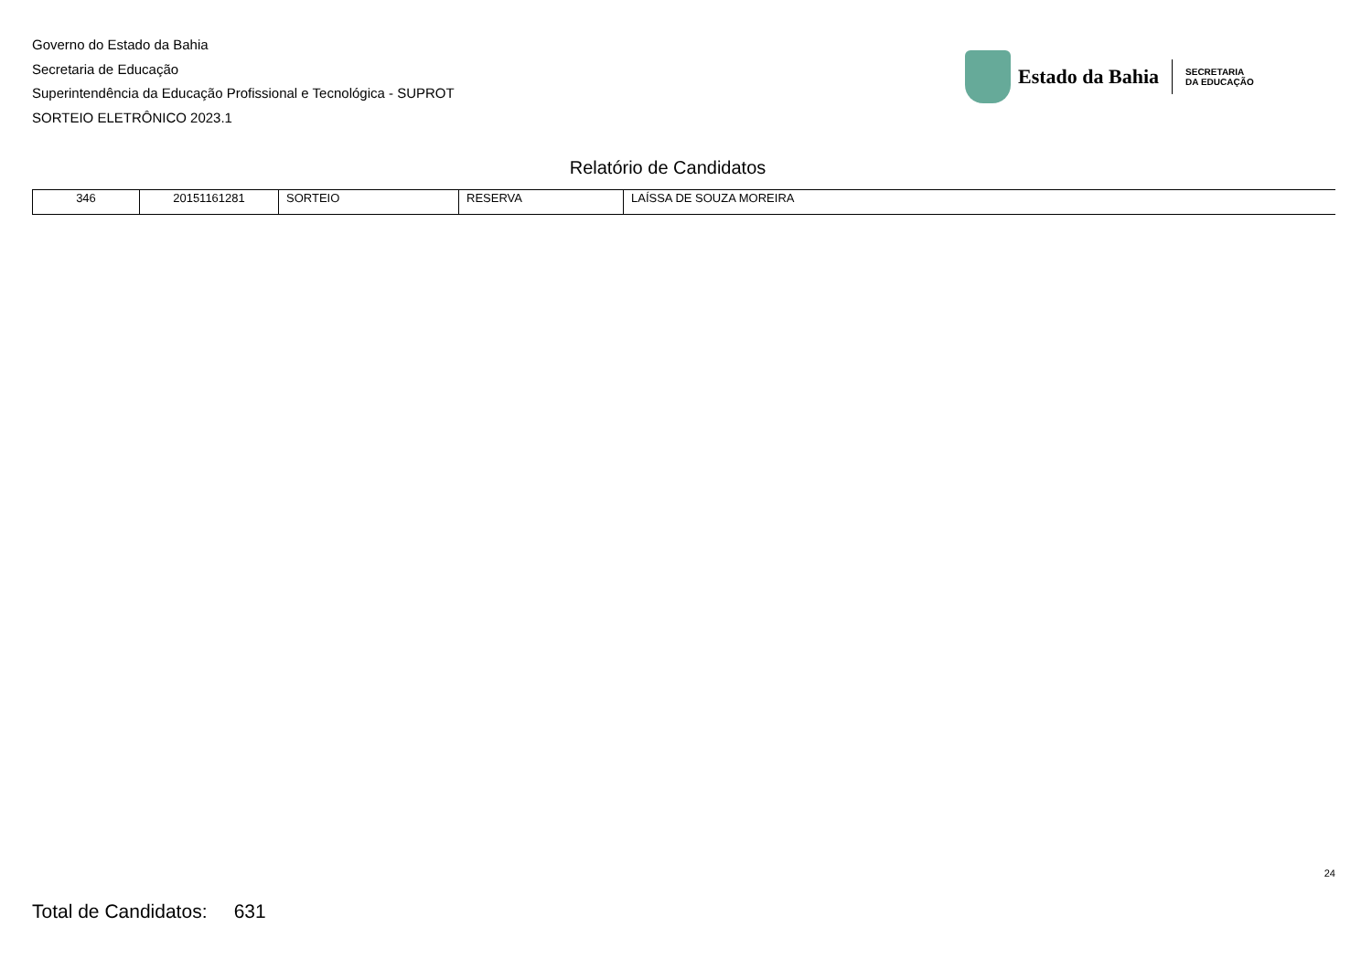Governo do Estado da Bahia
Secretaria de Educação
Superintendência da Educação Profissional e Tecnológica - SUPROT
SORTEIO ELETRÔNICO 2023.1
Estado da Bahia
SECRETARIA
DA EDUCAÇÃO
Relatório de Candidatos
| 346 | 20151161281 | SORTEIO | RESERVA | LAÍSSA DE SOUZA MOREIRA |
24
Total de Candidatos: 631